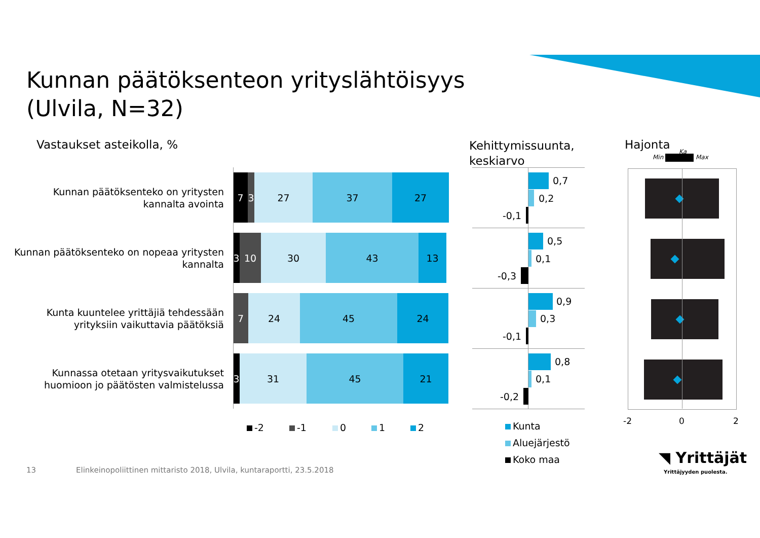Kunnan päätöksenteon yrityslähtöisyys
(Ulvila, N=32)
Vastaukset asteikolla, %
Kehittymissuunta,
keskiarvo
Hajonta
Min Max
Ka
Kunnan päätöksenteko on yritysten kannalta avointa
7 3 27 37 27
Kunnan päätöksenteko on nopeaa yritysten kannalta
3 10 30 43 13
Kunta kuuntelee yrittäjiä tehdessään yrityksiin vaikuttavia päätöksiä
7 24 45 24
Kunnassa otetaan yritysvaikutukset huomioon jo päätösten valmistelussa
3 31 45 21
-2 -1 0 1 2
0,7
0,2
-0,1
0,5
0,1
-0,3
0,9
0,3
-0,1
0,8
0,1
-0,2
Kunta
Aluejärjestö
Koko maa
-2 0 2
◥ Yrittäjät
Yrittäjyyden puolesta.
13
Elinkeinopoliittinen mittaristo 2018, Ulvila, kuntaraportti, 23.5.2018